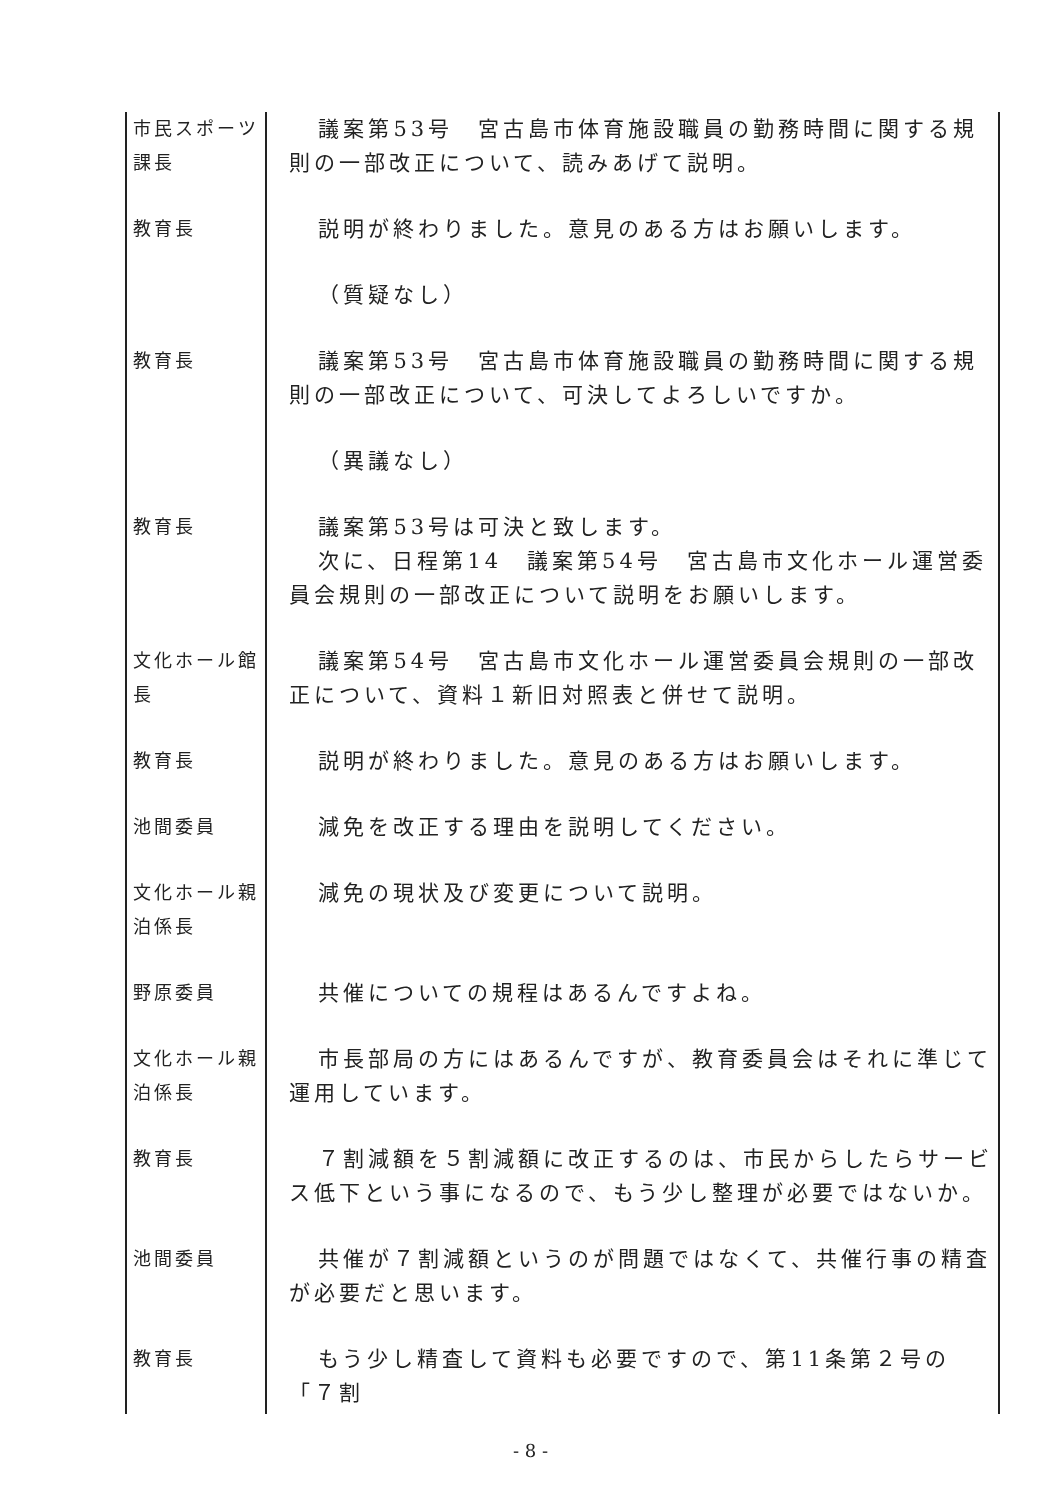| 市民スポーツ課長 | 議案第53号 宮古島市体育施設職員の勤務時間に関する規則の一部改正について、読みあげて説明。 |
| 教育長 | 説明が終わりました。意見のある方はお願いします。 |
| | （質疑なし） |
| 教育長 | 議案第53号 宮古島市体育施設職員の勤務時間に関する規則の一部改正について、可決してよろしいですか。 |
| | （異議なし） |
| 教育長 | 議案第53号は可決と致します。 次に、日程第14 議案第54号 宮古島市文化ホール運営委員会規則の一部改正について説明をお願いします。 |
| 文化ホール館長 | 議案第54号 宮古島市文化ホール運営委員会規則の一部改正について、資料１新旧対照表と併せて説明。 |
| 教育長 | 説明が終わりました。意見のある方はお願いします。 |
| 池間委員 | 減免を改正する理由を説明してください。 |
| 文化ホール親泊係長 | 減免の現状及び変更について説明。 |
| 野原委員 | 共催についての規程はあるんですよね。 |
| 文化ホール親泊係長 | 市長部局の方にはあるんですが、教育委員会はそれに準じて運用しています。 |
| 教育長 | ７割減額を５割減額に改正するのは、市民からしたらサービス低下という事になるので、もう少し整理が必要ではないか。 |
| 池間委員 | 共催が７割減額というのが問題ではなくて、共催行事の精査が必要だと思います。 |
| 教育長 | もう少し精査して資料も必要ですので、第11条第２号の「７割 |
- 8 -